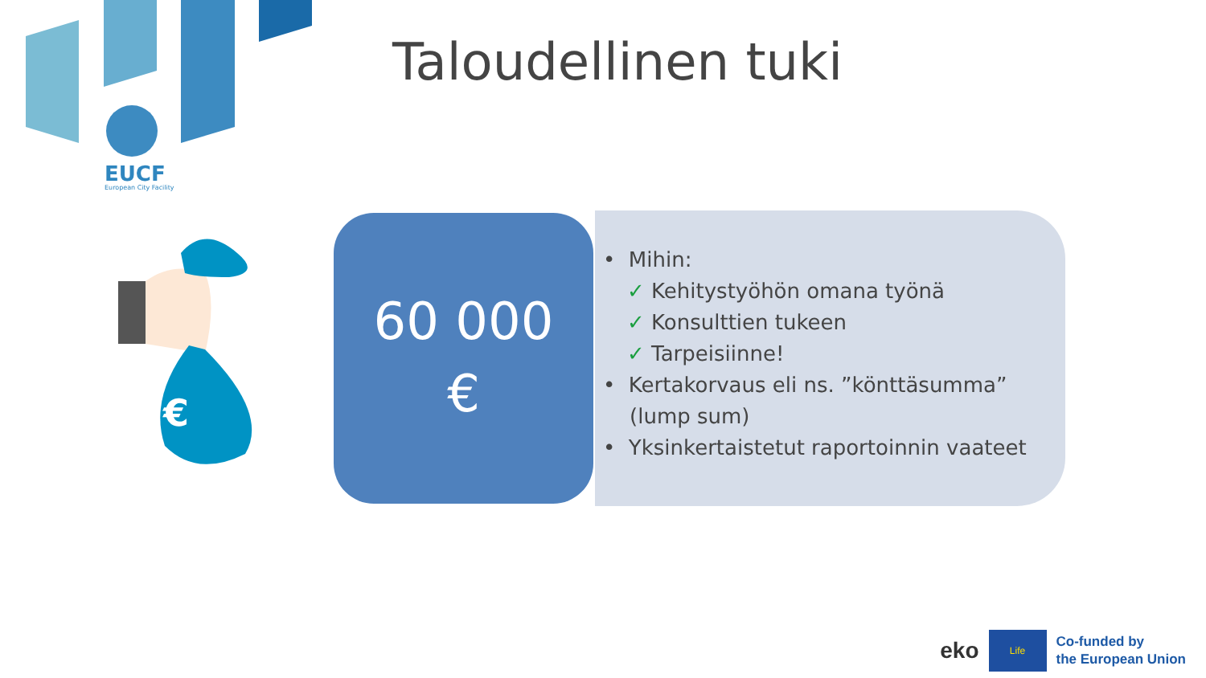EUCF
European City Facility
Taloudellinen tuki
€
60 000
€
• Mihin:
✓ Kehitystyöhön omana työnä
✓ Konsulttien tukeen
✓ Tarpeisiinne!
• Kertakorvaus eli ns. ”könttäsumma”
(lump sum)
• Yksinkertaistetut raportoinnin vaateet
eko
Life
Co-funded by
the European Union